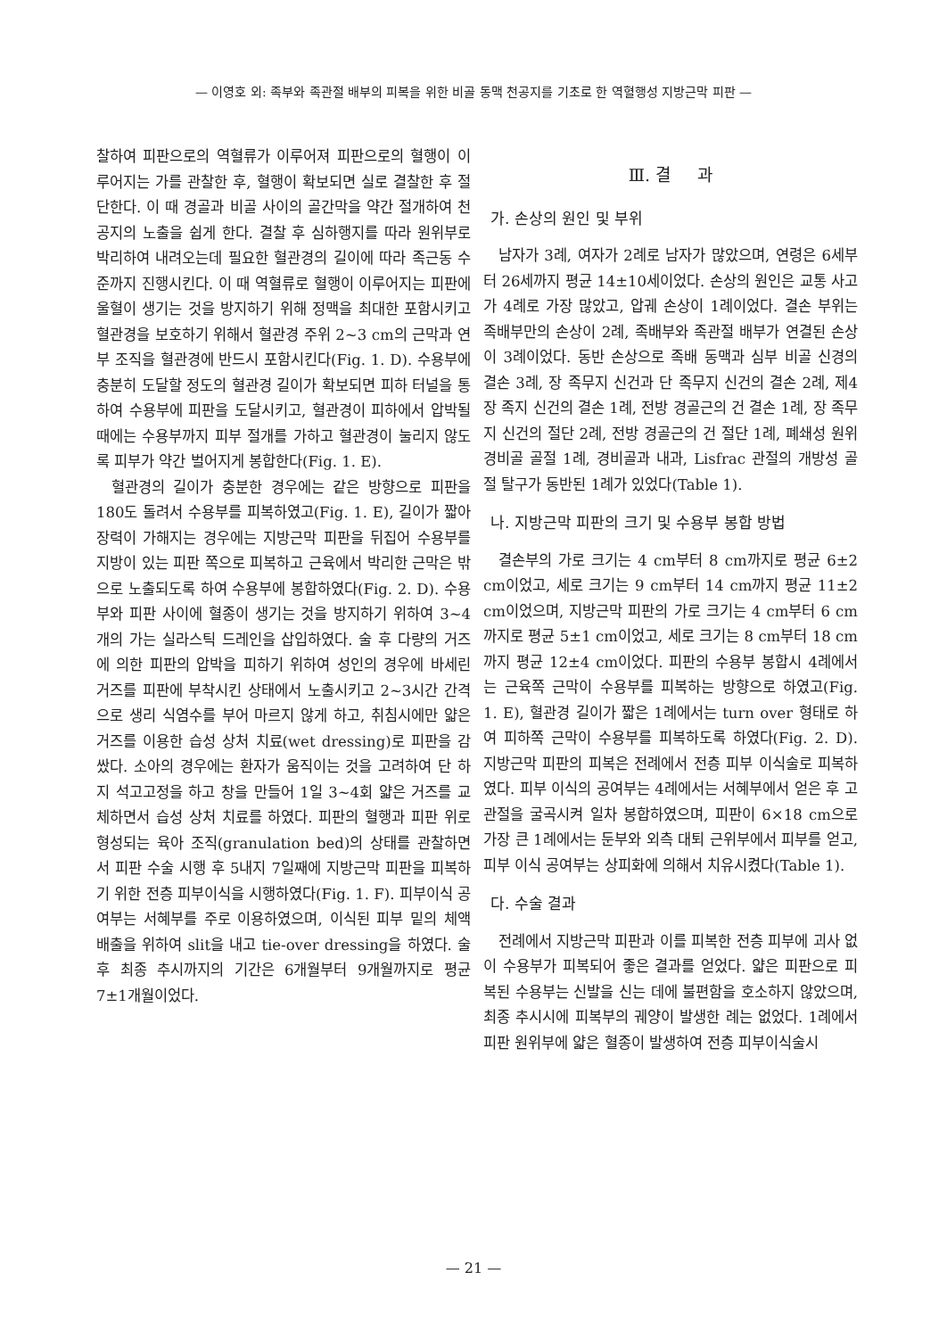— 이영호 외: 족부와 족관절 배부의 피복을 위한 비골 동맥 천공지를 기초로 한 역혈행성 지방근막 피판 —
찰하여 피판으로의 역혈류가 이루어져 피판으로의 혈행이 이루어지는 가를 관찰한 후, 혈행이 확보되면 실로 결찰한 후 절단한다. 이 때 경골과 비골 사이의 골간막을 약간 절개하여 천공지의 노출을 쉽게 한다. 결찰 후 심하행지를 따라 원위부로 박리하여 내려오는데 필요한 혈관경의 길이에 따라 족근동 수준까지 진행시킨다. 이 때 역혈류로 혈행이 이루어지는 피판에 울혈이 생기는 것을 방지하기 위해 정맥을 최대한 포함시키고 혈관경을 보호하기 위해서 혈관경 주위 2~3 cm의 근막과 연부 조직을 혈관경에 반드시 포함시킨다(Fig. 1. D). 수용부에 충분히 도달할 정도의 혈관경 길이가 확보되면 피하 터널을 통하여 수용부에 피판을 도달시키고, 혈관경이 피하에서 압박될 때에는 수용부까지 피부 절개를 가하고 혈관경이 눌리지 않도록 피부가 약간 벌어지게 봉합한다(Fig. 1. E).
혈관경의 길이가 충분한 경우에는 같은 방향으로 피판을 180도 돌려서 수용부를 피복하였고(Fig. 1. E), 길이가 짧아 장력이 가해지는 경우에는 지방근막 피판을 뒤집어 수용부를 지방이 있는 피판 쪽으로 피복하고 근육에서 박리한 근막은 밖으로 노출되도록 하여 수용부에 봉합하였다(Fig. 2. D). 수용부와 피판 사이에 혈종이 생기는 것을 방지하기 위하여 3~4개의 가는 실라스틱 드레인을 삽입하였다. 술 후 다량의 거즈에 의한 피판의 압박을 피하기 위하여 성인의 경우에 바세린 거즈를 피판에 부착시킨 상태에서 노출시키고 2~3시간 간격으로 생리 식염수를 부어 마르지 않게 하고, 취침시에만 얇은 거즈를 이용한 습성 상처 치료(wet dressing)로 피판을 감쌌다. 소아의 경우에는 환자가 움직이는 것을 고려하여 단 하지 석고고정을 하고 창을 만들어 1일 3~4회 얇은 거즈를 교체하면서 습성 상처 치료를 하였다. 피판의 혈행과 피판 위로 형성되는 육아 조직(granulation bed)의 상태를 관찰하면서 피판 수술 시행 후 5내지 7일째에 지방근막 피판을 피복하기 위한 전층 피부이식을 시행하였다(Fig. 1. F). 피부이식 공여부는 서혜부를 주로 이용하였으며, 이식된 피부 밑의 체액 배출을 위하여 slit을 내고 tie-over dressing을 하였다. 술 후 최종 추시까지의 기간은 6개월부터 9개월까지로 평균 7±1개월이었다.
Ⅲ. 결 과
가. 손상의 원인 및 부위
남자가 3례, 여자가 2례로 남자가 많았으며, 연령은 6세부터 26세까지 평균 14±10세이었다. 손상의 원인은 교통 사고가 4례로 가장 많았고, 압궤 손상이 1례이었다. 결손 부위는 족배부만의 손상이 2례, 족배부와 족관절 배부가 연결된 손상이 3례이었다. 동반 손상으로 족배 동맥과 심부 비골 신경의 결손 3례, 장 족무지 신건과 단 족무지 신건의 결손 2례, 제4 장 족지 신건의 결손 1례, 전방 경골근의 건 결손 1례, 장 족무지 신건의 절단 2례, 전방 경골근의 건 절단 1례, 폐쇄성 원위 경비골 골절 1례, 경비골과 내과, Lisfrac 관절의 개방성 골절 탈구가 동반된 1례가 있었다(Table 1).
나. 지방근막 피판의 크기 및 수용부 봉합 방법
결손부의 가로 크기는 4 cm부터 8 cm까지로 평균 6±2 cm이었고, 세로 크기는 9 cm부터 14 cm까지 평균 11±2 cm이었으며, 지방근막 피판의 가로 크기는 4 cm부터 6 cm까지로 평균 5±1 cm이었고, 세로 크기는 8 cm부터 18 cm까지 평균 12±4 cm이었다. 피판의 수용부 봉합시 4례에서는 근육쪽 근막이 수용부를 피복하는 방향으로 하였고(Fig. 1. E), 혈관경 길이가 짧은 1례에서는 turn over 형태로 하여 피하쪽 근막이 수용부를 피복하도록 하였다(Fig. 2. D). 지방근막 피판의 피복은 전례에서 전층 피부 이식술로 피복하였다. 피부 이식의 공여부는 4례에서는 서혜부에서 얻은 후 고관절을 굴곡시켜 일차 봉합하였으며, 피판이 6×18 cm으로 가장 큰 1례에서는 둔부와 외측 대퇴 근위부에서 피부를 얻고, 피부 이식 공여부는 상피화에 의해서 치유시켰다(Table 1).
다. 수술 결과
전례에서 지방근막 피판과 이를 피복한 전층 피부에 괴사 없이 수용부가 피복되어 좋은 결과를 얻었다. 얇은 피판으로 피복된 수용부는 신발을 신는 데에 불편함을 호소하지 않았으며, 최종 추시시에 피복부의 궤양이 발생한 례는 없었다. 1례에서 피판 원위부에 얇은 혈종이 발생하여 전층 피부이식술시
— 21 —